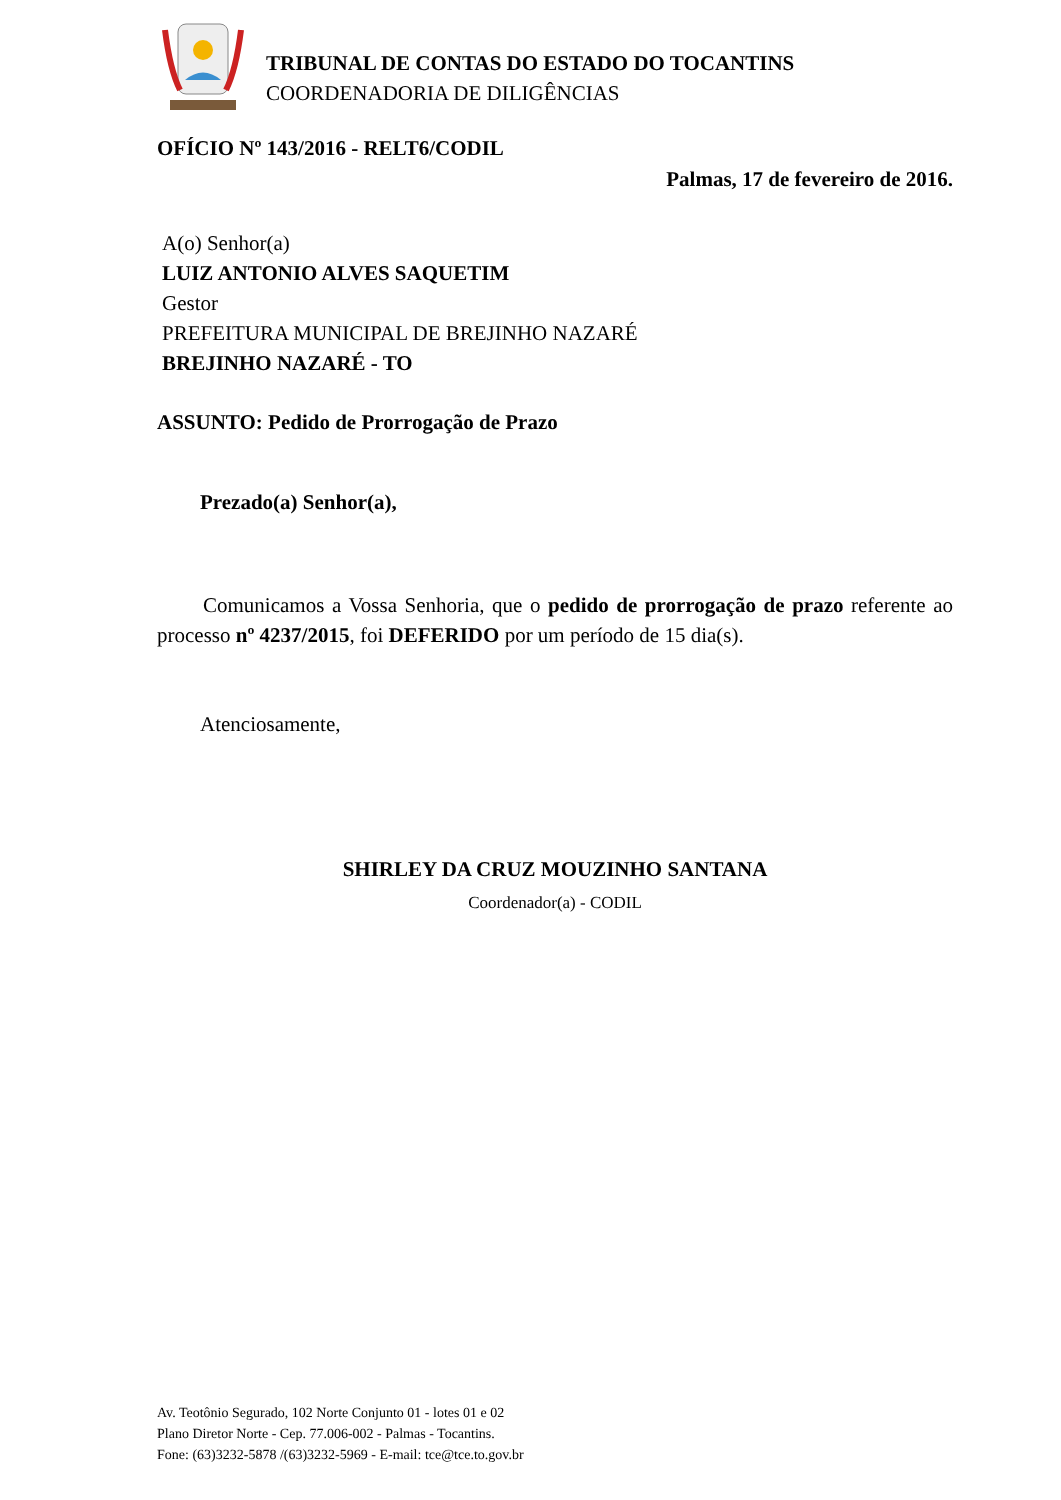TRIBUNAL DE CONTAS DO ESTADO DO TOCANTINS
COORDENADORIA DE DILIGÊNCIAS
OFÍCIO Nº 143/2016 - RELT6/CODIL
Palmas, 17 de fevereiro de 2016.
A(o) Senhor(a)
LUIZ ANTONIO ALVES SAQUETIM
Gestor
PREFEITURA MUNICIPAL DE BREJINHO NAZARÉ
BREJINHO NAZARÉ - TO
ASSUNTO: Pedido de Prorrogação de Prazo
Prezado(a) Senhor(a),
Comunicamos a Vossa Senhoria, que o pedido de prorrogação de prazo referente ao processo nº 4237/2015, foi DEFERIDO por um período de 15 dia(s).
Atenciosamente,
SHIRLEY DA CRUZ MOUZINHO SANTANA
Coordenador(a) - CODIL
Av. Teotônio Segurado, 102 Norte Conjunto 01 - lotes 01 e 02
Plano Diretor Norte - Cep. 77.006-002 - Palmas - Tocantins.
Fone: (63)3232-5878 /(63)3232-5969 - E-mail: tce@tce.to.gov.br